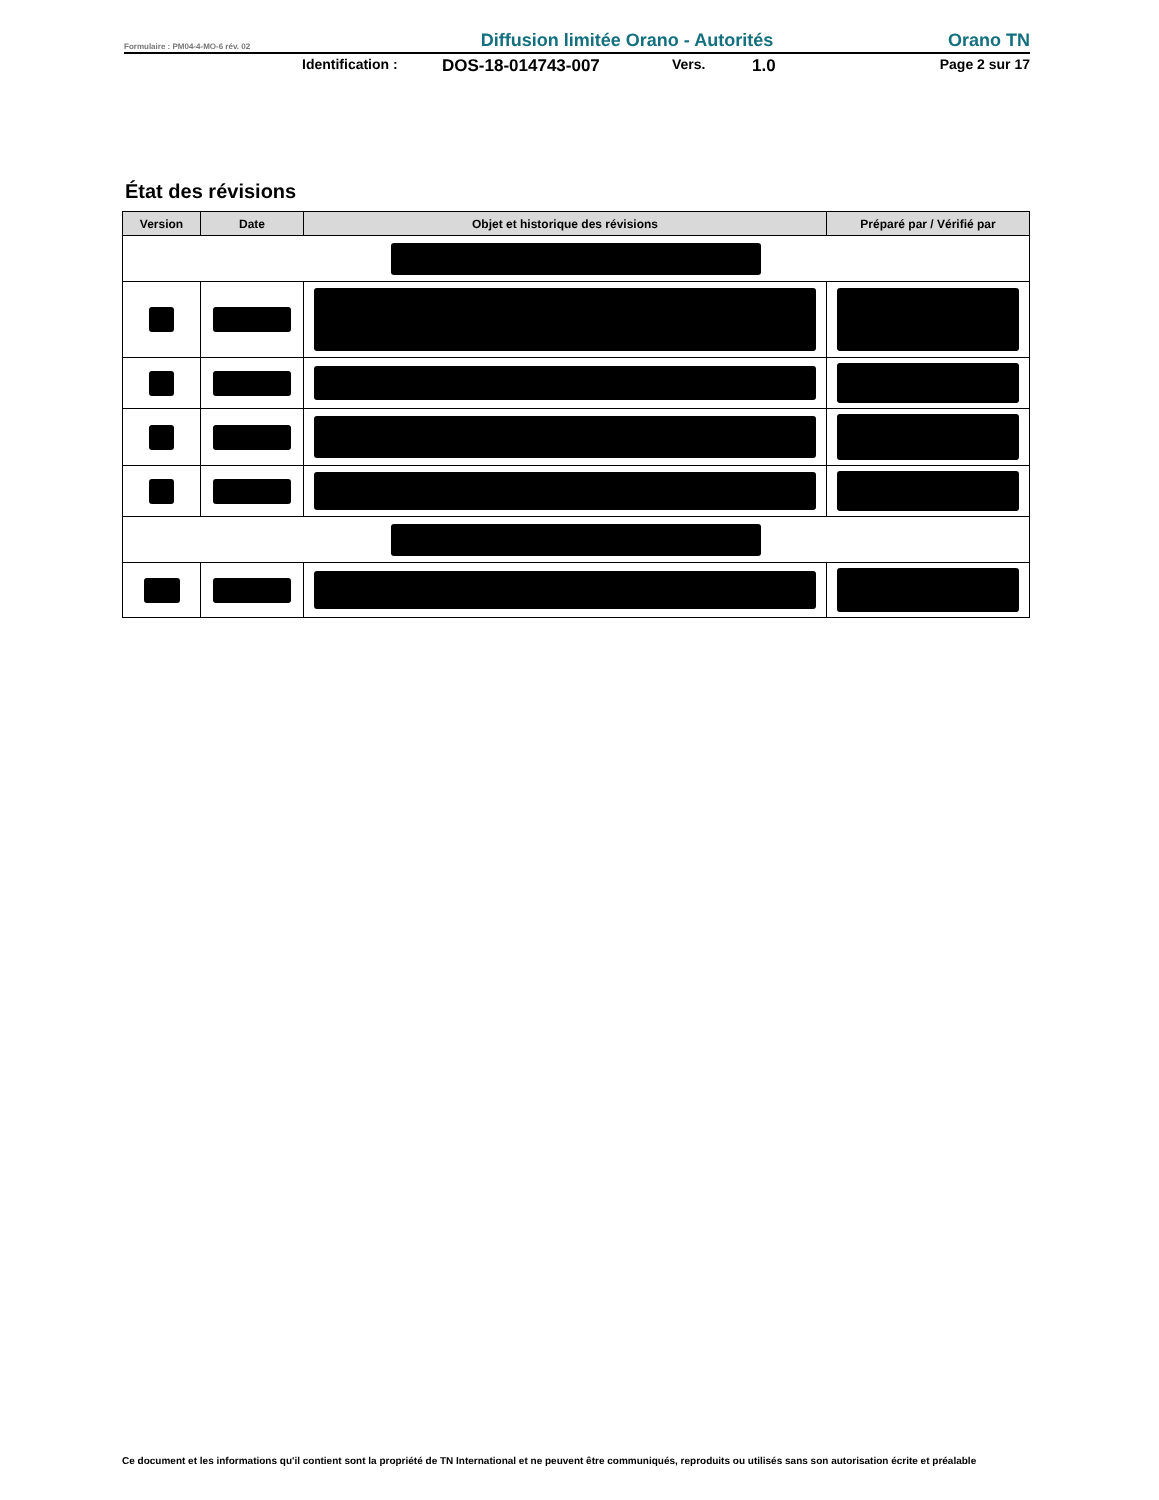Formulaire : PM04-4-MO-6 rév. 02 Diffusion limitée Orano - Autorités Orano TN
Identification : DOS-18-014743-007 Vers. 1.0 Page 2 sur 17
État des révisions
| Version | Date | Objet et historique des révisions | Préparé par / Vérifié par |
| --- | --- | --- | --- |
Ce document et les informations qu'il contient sont la propriété de TN International et ne peuvent être communiqués, reproduits ou utilisés sans son autorisation écrite et préalable